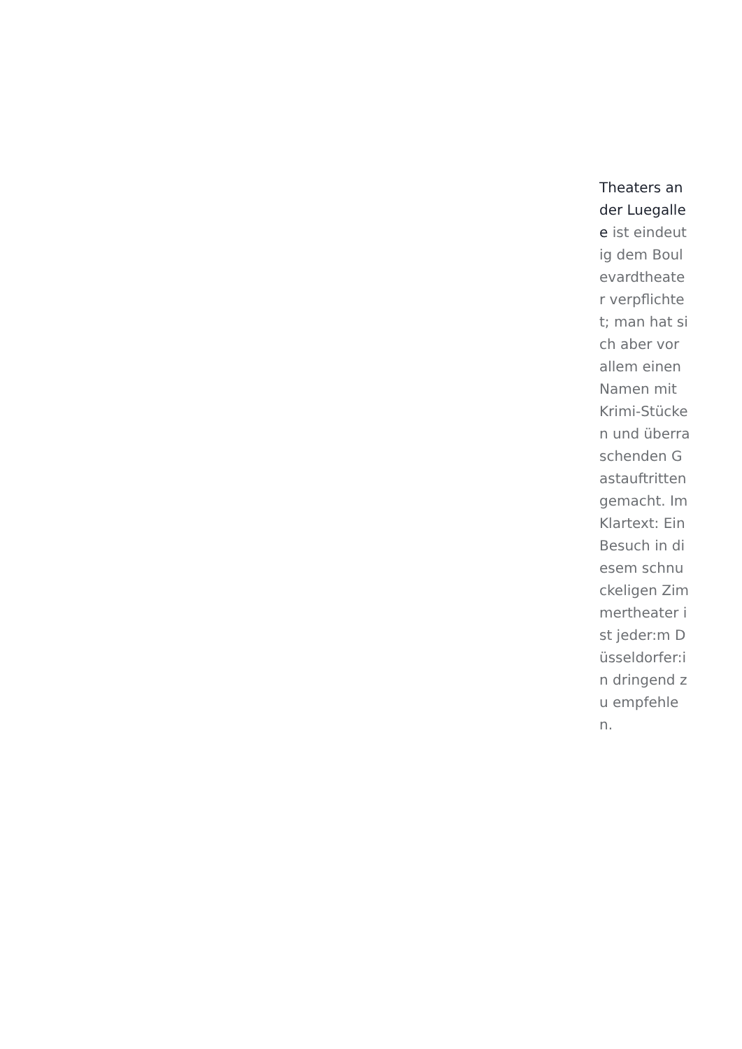Theaters an der Luegallee ist eindeutig dem Boulevardtheater verpflichtet; man hat sich aber vor allem einen Namen mit Krimi-Stücken und überraschenden Gastauftritten gemacht. Im Klartext: Ein Besuch in diesem schnuckeligen Zimmertheater ist jeder:m Düsseldorfer:in dringend zu empfehlen.